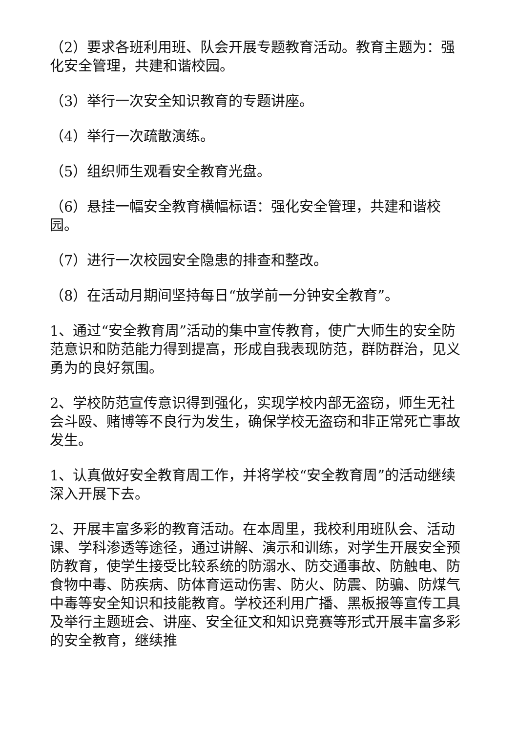（2）要求各班利用班、队会开展专题教育活动。教育主题为：强化安全管理，共建和谐校园。
（3）举行一次安全知识教育的专题讲座。
（4）举行一次疏散演练。
（5）组织师生观看安全教育光盘。
（6）悬挂一幅安全教育横幅标语：强化安全管理，共建和谐校园。
（7）进行一次校园安全隐患的排查和整改。
（8）在活动月期间坚持每日“放学前一分钟安全教育”。
1、通过“安全教育周”活动的集中宣传教育，使广大师生的安全防范意识和防范能力得到提高，形成自我表现防范，群防群治，见义勇为的良好氛围。
2、学校防范宣传意识得到强化，实现学校内部无盗窃，师生无社会斗殴、赌博等不良行为发生，确保学校无盗窃和非正常死亡事故发生。
1、认真做好安全教育周工作，并将学校“安全教育周”的活动继续深入开展下去。
2、开展丰富多彩的教育活动。在本周里，我校利用班队会、活动课、学科渗透等途径，通过讲解、演示和训练，对学生开展安全预防教育，使学生接受比较系统的防溺水、防交通事故、防触电、防食物中毒、防疾病、防体育运动伤害、防火、防震、防骗、防煤气中毒等安全知识和技能教育。学校还利用广播、黑板报等宣传工具及举行主题班会、讲座、安全征文和知识竞赛等形式开展丰富多彩的安全教育，继续推